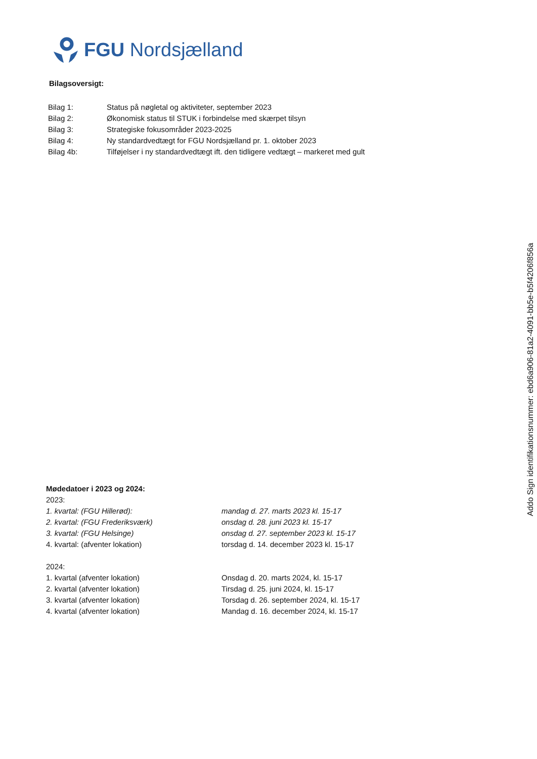FGU Nordsjælland
Bilagsoversigt:
Bilag 1: Status på nøgletal og aktiviteter, september 2023
Bilag 2: Økonomisk status til STUK i forbindelse med skærpet tilsyn
Bilag 3: Strategiske fokusområder 2023-2025
Bilag 4: Ny standardvedtægt for FGU Nordsjælland pr. 1. oktober 2023
Bilag 4b: Tilføjelser i ny standardvedtægt ift. den tidligere vedtægt – markeret med gult
Mødedatoer i 2023 og 2024:
2023:
1. kvartal: (FGU Hillerød): mandag d. 27. marts 2023 kl. 15-17
2. kvartal: (FGU Frederiksværk) onsdag d. 28. juni 2023 kl. 15-17
3. kvartal: (FGU Helsinge) onsdag d. 27. september 2023 kl. 15-17
4. kvartal: (afventer lokation) torsdag d. 14. december 2023 kl. 15-17
2024:
1. kvartal (afventer lokation) Onsdag d. 20. marts 2024, kl. 15-17
2. kvartal (afventer lokation) Tirsdag d. 25. juni 2024, kl. 15-17
3. kvartal (afventer lokation) Torsdag d. 26. september 2024, kl. 15-17
4. kvartal (afventer lokation) Mandag d. 16. december 2024, kl. 15-17
Addo Sign identifikationsnummer: ebd6a906-81a2-4091-bb5e-b5f4206f856a